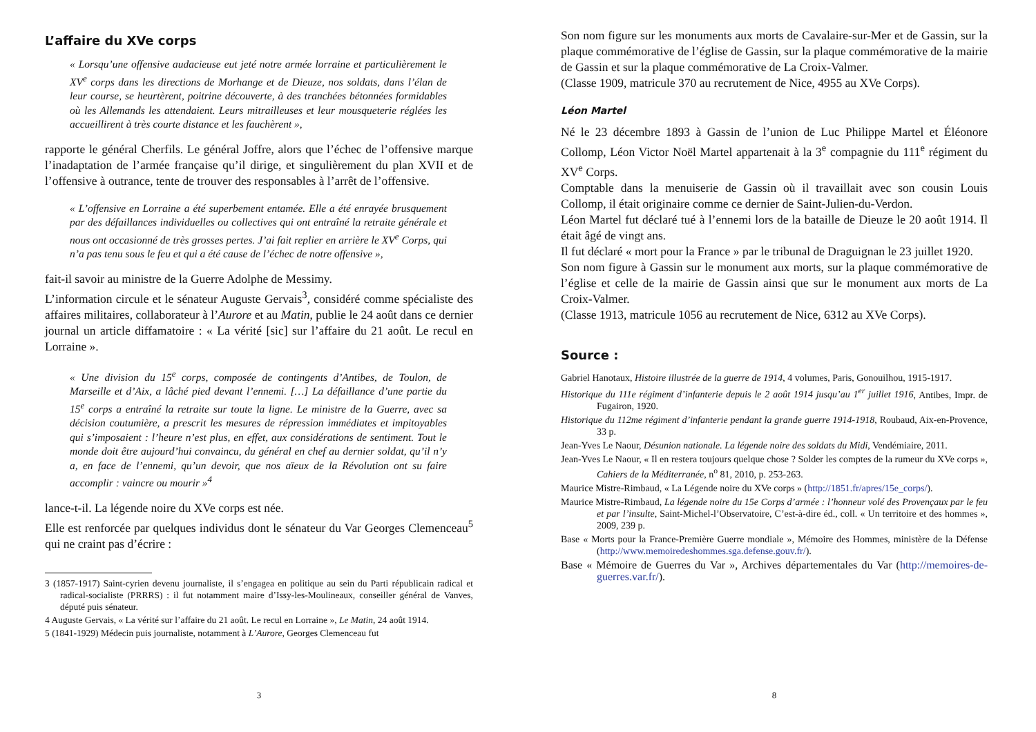L’affaire du XVe corps
« Lorsqu’une offensive audacieuse eut jeté notre armée lorraine et particulièrement le XV<sup>e</sup> corps dans les directions de Morhange et de Dieuze, nos soldats, dans l’élan de leur course, se heurtèrent, poitrine découverte, à des tranchées bétonnées formidables où les Allemands les attendaient. Leurs mitrailleuses et leur mousqueterie réglées les accueillirent à très courte distance et les fauchèrent »,
rapporte le général Cherfils. Le général Joffre, alors que l’échec de l’offensive marque l’inadaptation de l’armée française qu’il dirige, et singulièrement du plan XVII et de l’offensive à outrance, tente de trouver des responsables à l’arrêt de l’offensive.
« L’offensive en Lorraine a été superbement entamée. Elle a été enrayée brusquement par des défaillances individuelles ou collectives qui ont entraîné la retraite générale et nous ont occasionné de très grosses pertes. J’ai fait replier en arrière le XV<sup>e</sup> Corps, qui n’a pas tenu sous le feu et qui a été cause de l’échec de notre offensive »,
fait-il savoir au ministre de la Guerre Adolphe de Messimy.
L’information circule et le sénateur Auguste Gervais<sup>3</sup>, considéré comme spécialiste des affaires militaires, collaborateur à l’Aurore et au Matin, publie le 24 août dans ce dernier journal un article diffamatoire : « La vérité [sic] sur l’affaire du 21 août. Le recul en Lorraine ».
« Une division du 15<sup>e</sup> corps, composée de contingents d’Antibes, de Toulon, de Marseille et d’Aix, a lâché pied devant l’ennemi. […] La défaillance d’une partie du 15<sup>e</sup> corps a entraîné la retraite sur toute la ligne. Le ministre de la Guerre, avec sa décision coutumière, a prescrit les mesures de répression immédiates et impitoyables qui s’imposaient : l’heure n’est plus, en effet, aux considérations de sentiment. Tout le monde doit être aujourd’hui convaincu, du général en chef au dernier soldat, qu’il n’y a, en face de l’ennemi, qu’un devoir, que nos aïeux de la Révolution ont su faire accomplir : vaincre ou mourir »<sup>4</sup>
lance-t-il. La légende noire du XVe corps est née.
Elle est renforcée par quelques individus dont le sénateur du Var Georges Clemenceau<sup>5</sup> qui ne craint pas d’écrire :
3 (1857-1917) Saint-cyrien devenu journaliste, il s’engagea en politique au sein du Parti républicain radical et radical-socialiste (PRRRS) : il fut notamment maire d’Issy-les-Moulineaux, conseiller général de Vanves, député puis sénateur.
4 Auguste Gervais, « La vérité sur l’affaire du 21 août. Le recul en Lorraine », Le Matin, 24 août 1914.
5 (1841-1929) Médecin puis journaliste, notamment à L’Aurore, Georges Clemenceau fut
3
Son nom figure sur les monuments aux morts de Cavalaire-sur-Mer et de Gassin, sur la plaque commémorative de l’église de Gassin, sur la plaque commémorative de la mairie de Gassin et sur la plaque commémorative de La Croix-Valmer.
(Classe 1909, matricule 370 au recrutement de Nice, 4955 au XVe Corps).
Léon Martel
Né le 23 décembre 1893 à Gassin de l’union de Luc Philippe Martel et Éléonore Collomp, Léon Victor Noël Martel appartenait à la 3<sup>e</sup> compagnie du 111<sup>e</sup> régiment du XV<sup>e</sup> Corps.
Comptable dans la menuiserie de Gassin où il travaillait avec son cousin Louis Collomp, il était originaire comme ce dernier de Saint-Julien-du-Verdon.
Léon Martel fut déclaré tué à l’ennemi lors de la bataille de Dieuze le 20 août 1914. Il était âgé de vingt ans.
Il fut déclaré « mort pour la France » par le tribunal de Draguignan le 23 juillet 1920.
Son nom figure à Gassin sur le monument aux morts, sur la plaque commémorative de l’église et celle de la mairie de Gassin ainsi que sur le monument aux morts de La Croix-Valmer.
(Classe 1913, matricule 1056 au recrutement de Nice, 6312 au XVe Corps).
Source :
Gabriel Hanotaux, Histoire illustrée de la guerre de 1914, 4 volumes, Paris, Gonouilhou, 1915-1917.
Historique du 111e régiment d’infanterie depuis le 2 août 1914 jusqu’au 1<sup>er</sup> juillet 1916, Antibes, Impr. de Fugairon, 1920.
Historique du 112me régiment d’infanterie pendant la grande guerre 1914-1918, Roubaud, Aix-en-Provence, 33 p.
Jean-Yves Le Naour, Désunion nationale. La légende noire des soldats du Midi, Vendémiaire, 2011.
Jean-Yves Le Naour, « Il en restera toujours quelque chose ? Solder les comptes de la rumeur du XVe corps », Cahiers de la Méditerranée, n<sup>o</sup> 81, 2010, p. 253-263.
Maurice Mistre-Rimbaud, « La Légende noire du XVe corps » (http://1851.fr/apres/15e_corps/).
Maurice Mistre-Rimbaud, La légende noire du 15e Corps d’armée : l’honneur volé des Provençaux par le feu et par l’insulte, Saint-Michel-l’Observatoire, C’est-à-dire éd., coll. « Un territoire et des hommes », 2009, 239 p.
Base « Morts pour la France-Première Guerre mondiale », Mémoire des Hommes, ministère de la Défense (http://www.memoiredeshommes.sga.defense.gouv.fr/).
Base « Mémoire de Guerres du Var », Archives départementales du Var (http://memoires-de-guerres.var.fr/).
8